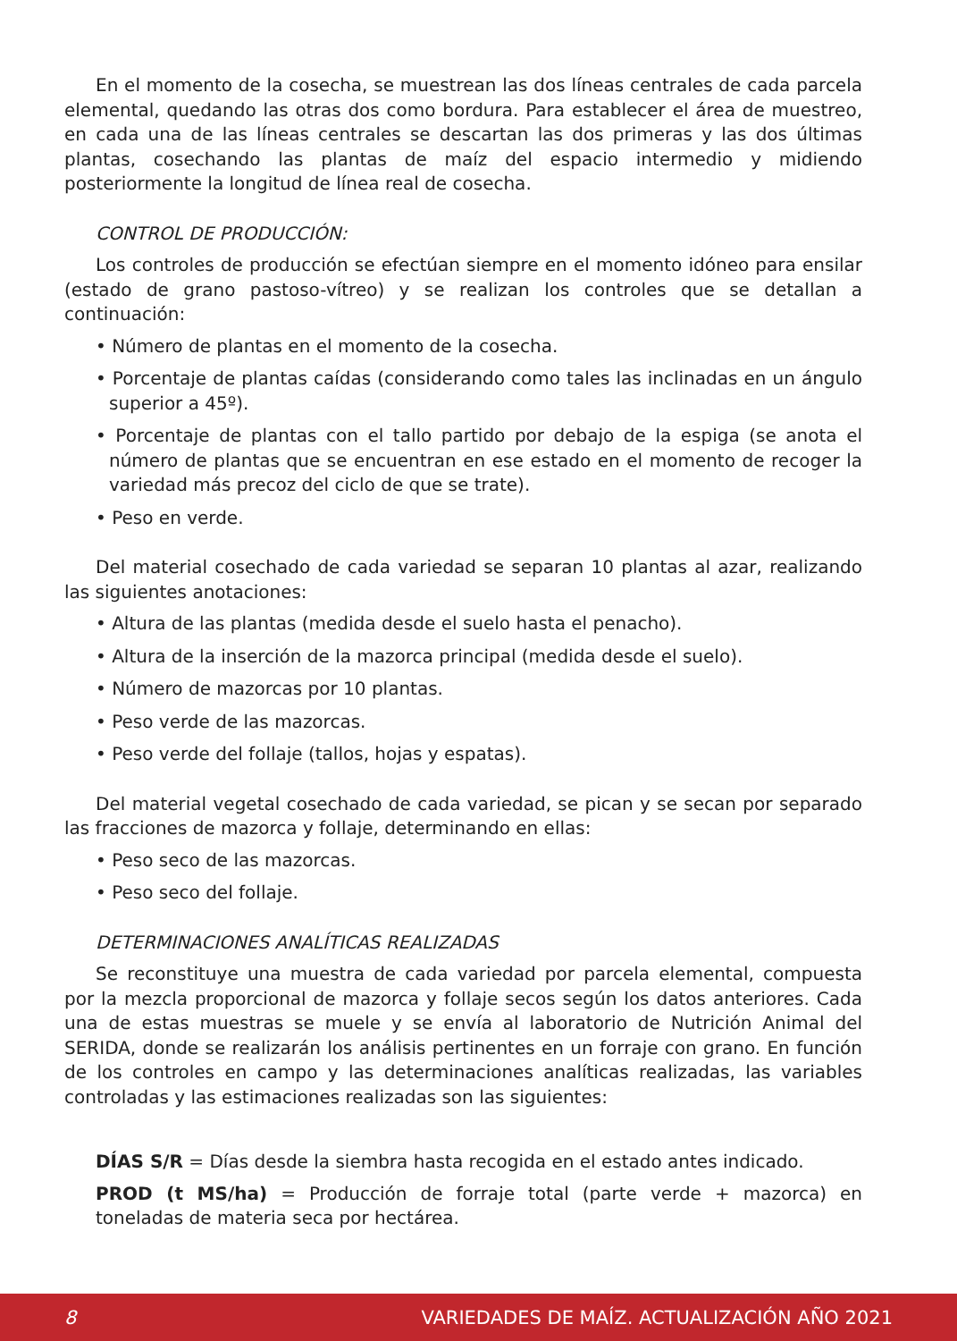En el momento de la cosecha, se muestrean las dos líneas centrales de cada parcela elemental, quedando las otras dos como bordura. Para establecer el área de muestreo, en cada una de las líneas centrales se descartan las dos primeras y las dos últimas plantas, cosechando las plantas de maíz del espacio intermedio y midiendo posteriormente la longitud de línea real de cosecha.
CONTROL DE PRODUCCIÓN:
Los controles de producción se efectúan siempre en el momento idóneo para ensilar (estado de grano pastoso-vítreo) y se realizan los controles que se detallan a continuación:
• Número de plantas en el momento de la cosecha.
• Porcentaje de plantas caídas (considerando como tales las inclinadas en un ángulo superior a 45º).
• Porcentaje de plantas con el tallo partido por debajo de la espiga (se anota el número de plantas que se encuentran en ese estado en el momento de recoger la variedad más precoz del ciclo de que se trate).
• Peso en verde.
Del material cosechado de cada variedad se separan 10 plantas al azar, realizando las siguientes anotaciones:
• Altura de las plantas (medida desde el suelo hasta el penacho).
• Altura de la inserción de la mazorca principal (medida desde el suelo).
• Número de mazorcas por 10 plantas.
• Peso verde de las mazorcas.
• Peso verde del follaje (tallos, hojas y espatas).
Del material vegetal cosechado de cada variedad, se pican y se secan por separado las fracciones de mazorca y follaje, determinando en ellas:
• Peso seco de las mazorcas.
• Peso seco del follaje.
DETERMINACIONES ANALÍTICAS REALIZADAS
Se reconstituye una muestra de cada variedad por parcela elemental, compuesta por la mezcla proporcional de mazorca y follaje secos según los datos anteriores. Cada una de estas muestras se muele y se envía al laboratorio de Nutrición Animal del SERIDA, donde se realizarán los análisis pertinentes en un forraje con grano. En función de los controles en campo y las determinaciones analíticas realizadas, las variables controladas y las estimaciones realizadas son las siguientes:
DÍAS S/R = Días desde la siembra hasta recogida en el estado antes indicado.
PROD (t MS/ha) = Producción de forraje total (parte verde + mazorca) en toneladas de materia seca por hectárea.
8 VARIEDADES DE MAÍZ. ACTUALIZACIÓN AÑO 2021